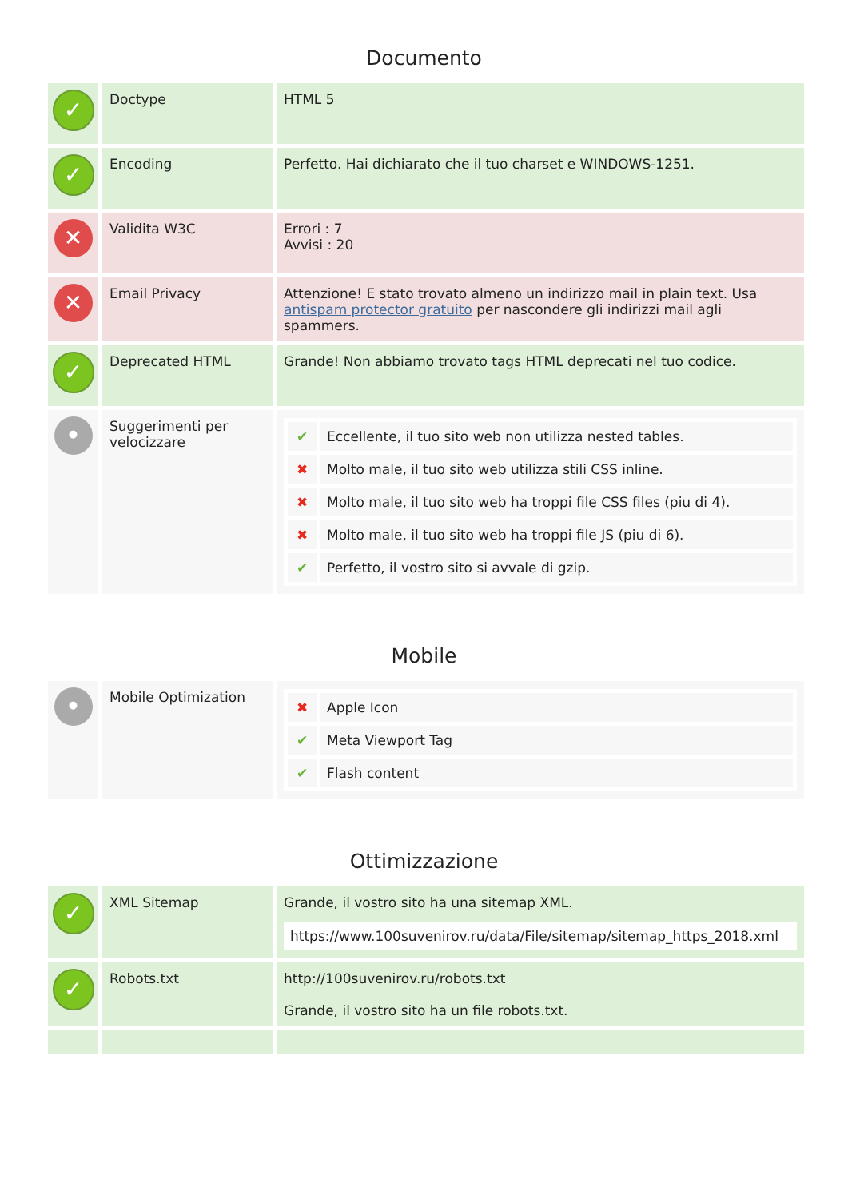Documento
| ✓ | Doctype | HTML 5 |
| ✓ | Encoding | Perfetto. Hai dichiarato che il tuo charset e WINDOWS-1251. |
| ✕ | Validita W3C | Errori : 7 Avvisi : 20 |
| ✕ | Email Privacy | Attenzione! E stato trovato almeno un indirizzo mail in plain text. Usa antispam protector gratuito per nascondere gli indirizzi mail agli spammers. |
| ✓ | Deprecated HTML | Grande! Non abbiamo trovato tags HTML deprecati nel tuo codice. |
| • | Suggerimenti per velocizzare | / ✔ / Eccellente, il tuo sito web non utilizza nested tables. / / ✖ / Molto male, il tuo sito web utilizza stili CSS inline. / / ✖ / Molto male, il tuo sito web ha troppi file CSS files (piu di 4). / / ✖ / Molto male, il tuo sito web ha troppi file JS (piu di 6). / / ✔ / Perfetto, il vostro sito si avvale di gzip. / |
Mobile
| • | Mobile Optimization | / ✖ / Apple Icon / / ✔ / Meta Viewport Tag / / ✔ / Flash content / |
Ottimizzazione
| ✓ | XML Sitemap | Grande, il vostro sito ha una sitemap XML. https://www.100suvenirov.ru/data/File/sitemap/sitemap_https_2018.xml |
| ✓ | Robots.txt | http://100suvenirov.ru/robots.txt Grande, il vostro sito ha un file robots.txt. |